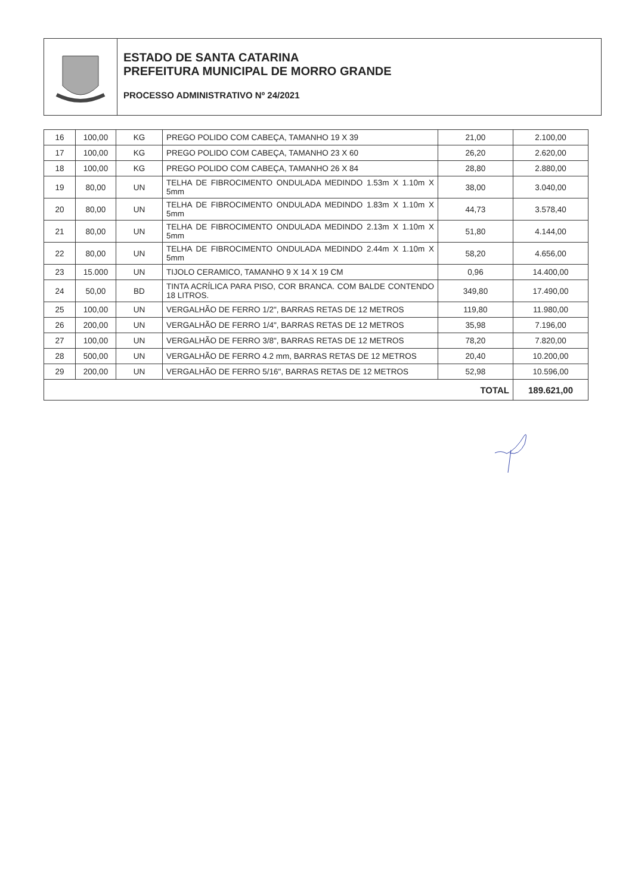ESTADO DE SANTA CATARINA
PREFEITURA MUNICIPAL DE MORRO GRANDE
PROCESSO ADMINISTRATIVO Nº 24/2021
| 16 | 100,00 | KG | PREGO POLIDO COM CABEÇA, TAMANHO 19 X 39 | 21,00 | 2.100,00 |
| 17 | 100,00 | KG | PREGO POLIDO COM CABEÇA, TAMANHO 23 X 60 | 26,20 | 2.620,00 |
| 18 | 100,00 | KG | PREGO POLIDO COM CABEÇA, TAMANHO 26 X 84 | 28,80 | 2.880,00 |
| 19 | 80,00 | UN | TELHA DE FIBROCIMENTO ONDULADA MEDINDO 1.53m X 1.10m X 5mm | 38,00 | 3.040,00 |
| 20 | 80,00 | UN | TELHA DE FIBROCIMENTO ONDULADA MEDINDO 1.83m X 1.10m X 5mm | 44,73 | 3.578,40 |
| 21 | 80,00 | UN | TELHA DE FIBROCIMENTO ONDULADA MEDINDO 2.13m X 1.10m X 5mm | 51,80 | 4.144,00 |
| 22 | 80,00 | UN | TELHA DE FIBROCIMENTO ONDULADA MEDINDO 2.44m X 1.10m X 5mm | 58,20 | 4.656,00 |
| 23 | 15.000 | UN | TIJOLO CERAMICO, TAMANHO 9 X 14 X 19 CM | 0,96 | 14.400,00 |
| 24 | 50,00 | BD | TINTA ACRÍLICA PARA PISO, COR BRANCA. COM BALDE CONTENDO 18 LITROS. | 349,80 | 17.490,00 |
| 25 | 100,00 | UN | VERGALHÃO DE FERRO 1/2", BARRAS RETAS DE 12 METROS | 119,80 | 11.980,00 |
| 26 | 200,00 | UN | VERGALHÃO DE FERRO 1/4", BARRAS RETAS DE 12 METROS | 35,98 | 7.196,00 |
| 27 | 100,00 | UN | VERGALHÃO DE FERRO 3/8", BARRAS RETAS DE 12 METROS | 78,20 | 7.820,00 |
| 28 | 500,00 | UN | VERGALHÃO DE FERRO 4.2 mm, BARRAS RETAS DE 12 METROS | 20,40 | 10.200,00 |
| 29 | 200,00 | UN | VERGALHÃO DE FERRO 5/16", BARRAS RETAS DE 12 METROS | 52,98 | 10.596,00 |
| TOTAL | | | | | 189.621,00 |